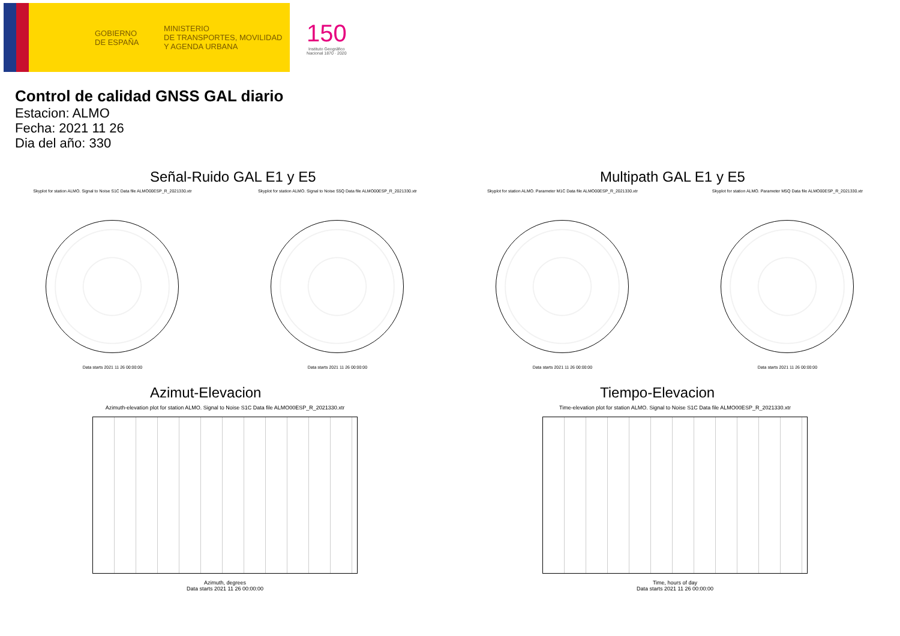GOBIERNO
DE ESPAÑA
MINISTERIO
DE TRANSPORTES, MOVILIDAD
Y AGENDA URBANA
150
Instituto Geográfico
Nacional 1870 · 2020
Control de calidad GNSS GAL diario
Estacion: ALMO
Fecha: 2021 11 26
Dia del año: 330
Señal-Ruido GAL E1 y E5
Skyplot for station ALMO. Signal to Noise S1C Data file ALMO00ESP_R_2021330.xtr
Data starts 2021 11 26 00:00:00
Skyplot for station ALMO. Signal to Noise S5Q Data file ALMO00ESP_R_2021330.xtr
Data starts 2021 11 26 00:00:00
Multipath GAL E1 y E5
Skyplot for station ALMO. Parameter M1C Data file ALMO00ESP_R_2021330.xtr
Data starts 2021 11 26 00:00:00
Skyplot for station ALMO. Parameter M5Q Data file ALMO00ESP_R_2021330.xtr
Data starts 2021 11 26 00:00:00
Azimut-Elevacion
Azimuth-elevation plot for station ALMO. Signal to Noise S1C Data file ALMO00ESP_R_2021330.xtr
Azimuth, degrees
Data starts 2021 11 26 00:00:00
Tiempo-Elevacion
Time-elevation plot for station ALMO. Signal to Noise S1C Data file ALMO00ESP_R_2021330.xtr
Time, hours of day
Data starts 2021 11 26 00:00:00